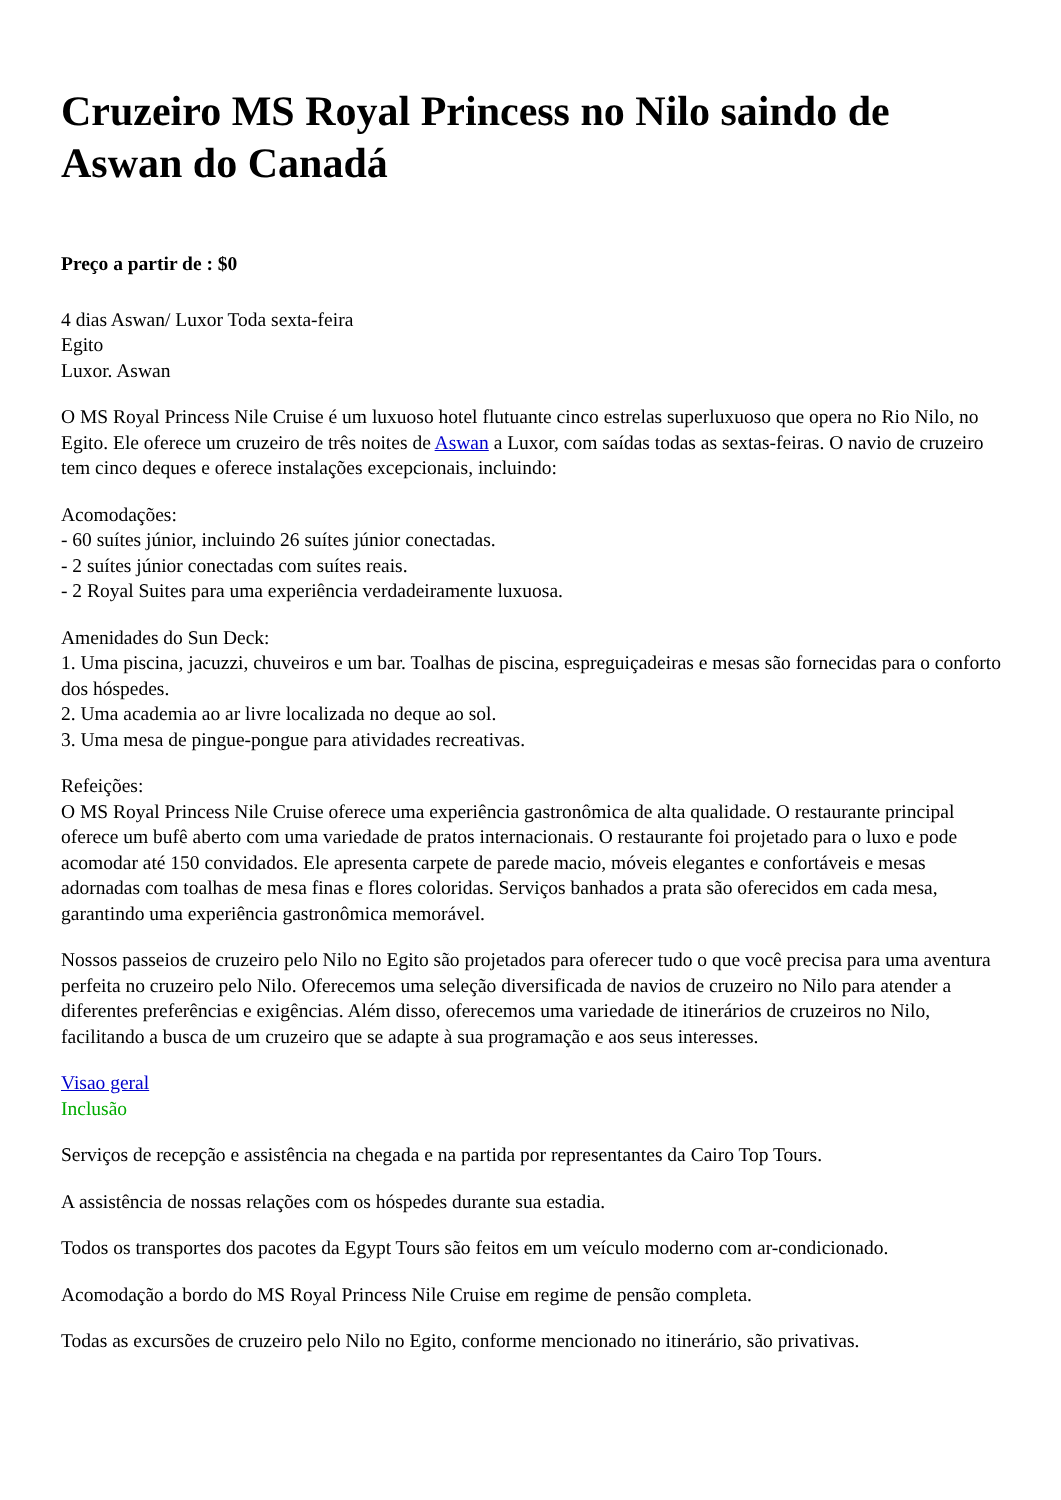Cruzeiro MS Royal Princess no Nilo saindo de Aswan do Canadá
Preço a partir de : $0
4 dias Aswan/ Luxor Toda sexta-feira
Egito
Luxor. Aswan
O MS Royal Princess Nile Cruise é um luxuoso hotel flutuante cinco estrelas superluxuoso que opera no Rio Nilo, no Egito. Ele oferece um cruzeiro de três noites de Aswan a Luxor, com saídas todas as sextas-feiras. O navio de cruzeiro tem cinco deques e oferece instalações excepcionais, incluindo:
Acomodações:
- 60 suítes júnior, incluindo 26 suítes júnior conectadas.
- 2 suítes júnior conectadas com suítes reais.
- 2 Royal Suites para uma experiência verdadeiramente luxuosa.
Amenidades do Sun Deck:
1. Uma piscina, jacuzzi, chuveiros e um bar. Toalhas de piscina, espreguiçadeiras e mesas são fornecidas para o conforto dos hóspedes.
2. Uma academia ao ar livre localizada no deque ao sol.
3. Uma mesa de pingue-pongue para atividades recreativas.
Refeições:
O MS Royal Princess Nile Cruise oferece uma experiência gastronômica de alta qualidade. O restaurante principal oferece um bufê aberto com uma variedade de pratos internacionais. O restaurante foi projetado para o luxo e pode acomodar até 150 convidados. Ele apresenta carpete de parede macio, móveis elegantes e confortáveis e mesas adornadas com toalhas de mesa finas e flores coloridas. Serviços banhados a prata são oferecidos em cada mesa, garantindo uma experiência gastronômica memorável.
Nossos passeios de cruzeiro pelo Nilo no Egito são projetados para oferecer tudo o que você precisa para uma aventura perfeita no cruzeiro pelo Nilo. Oferecemos uma seleção diversificada de navios de cruzeiro no Nilo para atender a diferentes preferências e exigências. Além disso, oferecemos uma variedade de itinerários de cruzeiros no Nilo, facilitando a busca de um cruzeiro que se adapte à sua programação e aos seus interesses.
Visao geral
Inclusão
Serviços de recepção e assistência na chegada e na partida por representantes da Cairo Top Tours.
A assistência de nossas relações com os hóspedes durante sua estadia.
Todos os transportes dos pacotes da Egypt Tours são feitos em um veículo moderno com ar-condicionado.
Acomodação a bordo do MS Royal Princess Nile Cruise em regime de pensão completa.
Todas as excursões de cruzeiro pelo Nilo no Egito, conforme mencionado no itinerário, são privativas.